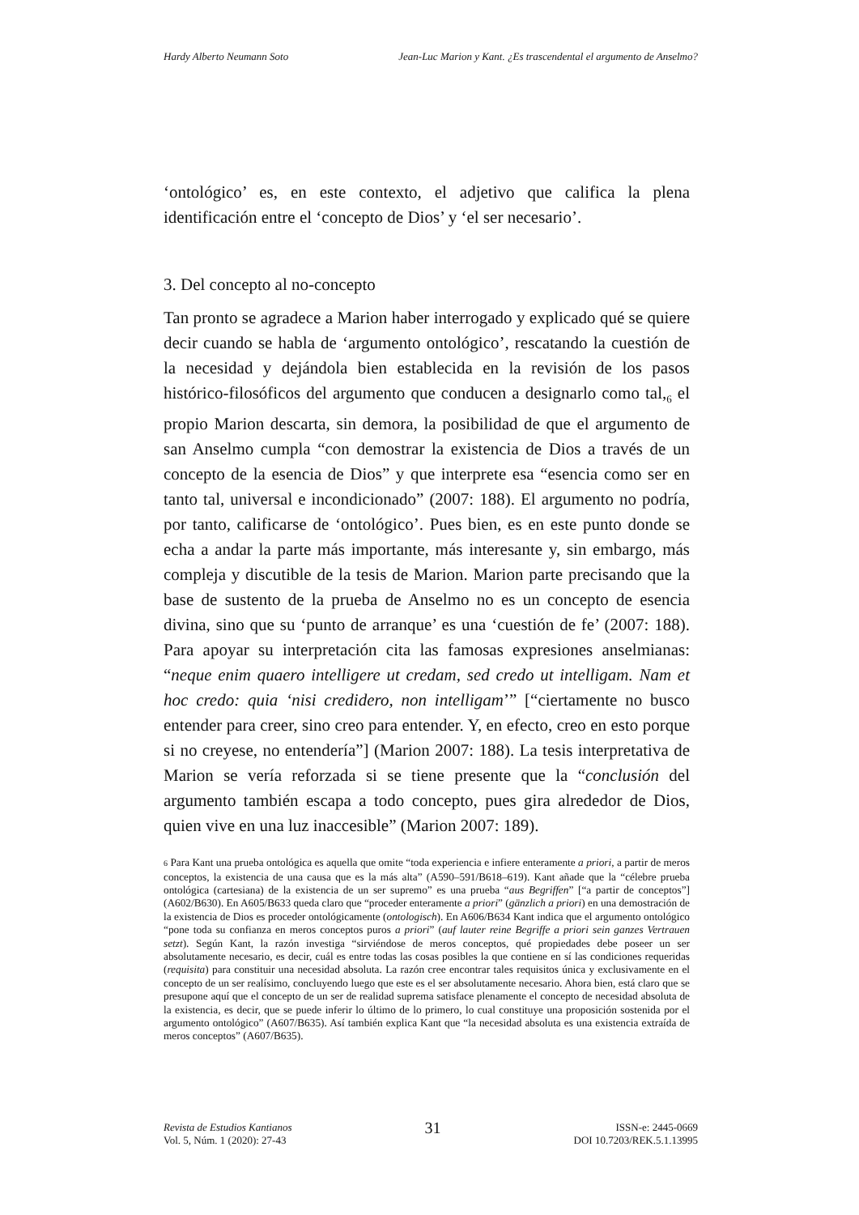Hardy Alberto Neumann Soto Jean-Luc Marion y Kant. ¿Es trascendental el argumento de Anselmo?
‘ontológico’ es, en este contexto, el adjetivo que califica la plena identificación entre el ‘concepto de Dios’ y ‘el ser necesario’.
3. Del concepto al no-concepto
Tan pronto se agradece a Marion haber interrogado y explicado qué se quiere decir cuando se habla de ‘argumento ontológico’, rescatando la cuestión de la necesidad y dejándola bien establecida en la revisión de los pasos histórico-filosóficos del argumento que conducen a designarlo como tal,<sub>6</sub> el propio Marion descarta, sin demora, la posibilidad de que el argumento de san Anselmo cumpla “con demostrar la existencia de Dios a través de un concepto de la esencia de Dios” y que interprete esa “esencia como ser en tanto tal, universal e incondicionado” (2007: 188). El argumento no podría, por tanto, calificarse de ‘ontológico’. Pues bien, es en este punto donde se echa a andar la parte más importante, más interesante y, sin embargo, más compleja y discutible de la tesis de Marion. Marion parte precisando que la base de sustento de la prueba de Anselmo no es un concepto de esencia divina, sino que su ‘punto de arranque’ es una ‘cuestión de fe’ (2007: 188). Para apoyar su interpretación cita las famosas expresiones anselmianas: “neque enim quaero intelligere ut credam, sed credo ut intelligam. Nam et hoc credo: quia ‘nisi credidero, non intelligam’” [“ciertamente no busco entender para creer, sino creo para entender. Y, en efecto, creo en esto porque si no creyese, no entendería”] (Marion 2007: 188). La tesis interpretativa de Marion se vería reforzada si se tiene presente que la “conclusión del argumento también escapa a todo concepto, pues gira alrededor de Dios, quien vive en una luz inaccesible” (Marion 2007: 189).
6 Para Kant una prueba ontológica es aquella que omite “toda experiencia e infiere enteramente a priori, a partir de meros conceptos, la existencia de una causa que es la más alta” (A590–591/B618–619). Kant añade que la “célebre prueba ontológica (cartesiana) de la existencia de un ser supremo” es una prueba “aus Begriffen” [“a partir de conceptos”] (A602/B630). En A605/B633 queda claro que “proceder enteramente a priori” (gänzlich a priori) en una demostración de la existencia de Dios es proceder ontológicamente (ontologisch). En A606/B634 Kant indica que el argumento ontológico “pone toda su confianza en meros conceptos puros a priori” (auf lauter reine Begriffe a priori sein ganzes Vertrauen setzt). Según Kant, la razón investiga “sirviéndose de meros conceptos, qué propiedades debe poseer un ser absolutamente necesario, es decir, cuál es entre todas las cosas posibles la que contiene en sí las condiciones requeridas (requisita) para constituir una necesidad absoluta. La razón cree encontrar tales requisitos única y exclusivamente en el concepto de un ser realísimo, concluyendo luego que este es el ser absolutamente necesario. Ahora bien, está claro que se presupone aquí que el concepto de un ser de realidad suprema satisface plenamente el concepto de necesidad absoluta de la existencia, es decir, que se puede inferir lo último de lo primero, lo cual constituye una proposición sostenida por el argumento ontológico” (A607/B635). Así también explica Kant que “la necesidad absoluta es una existencia extraída de meros conceptos” (A607/B635).
Revista de Estudios Kantianos
Vol. 5, Núm. 1 (2020): 27-43
31
ISSN-e: 2445-0669
DOI 10.7203/REK.5.1.13995